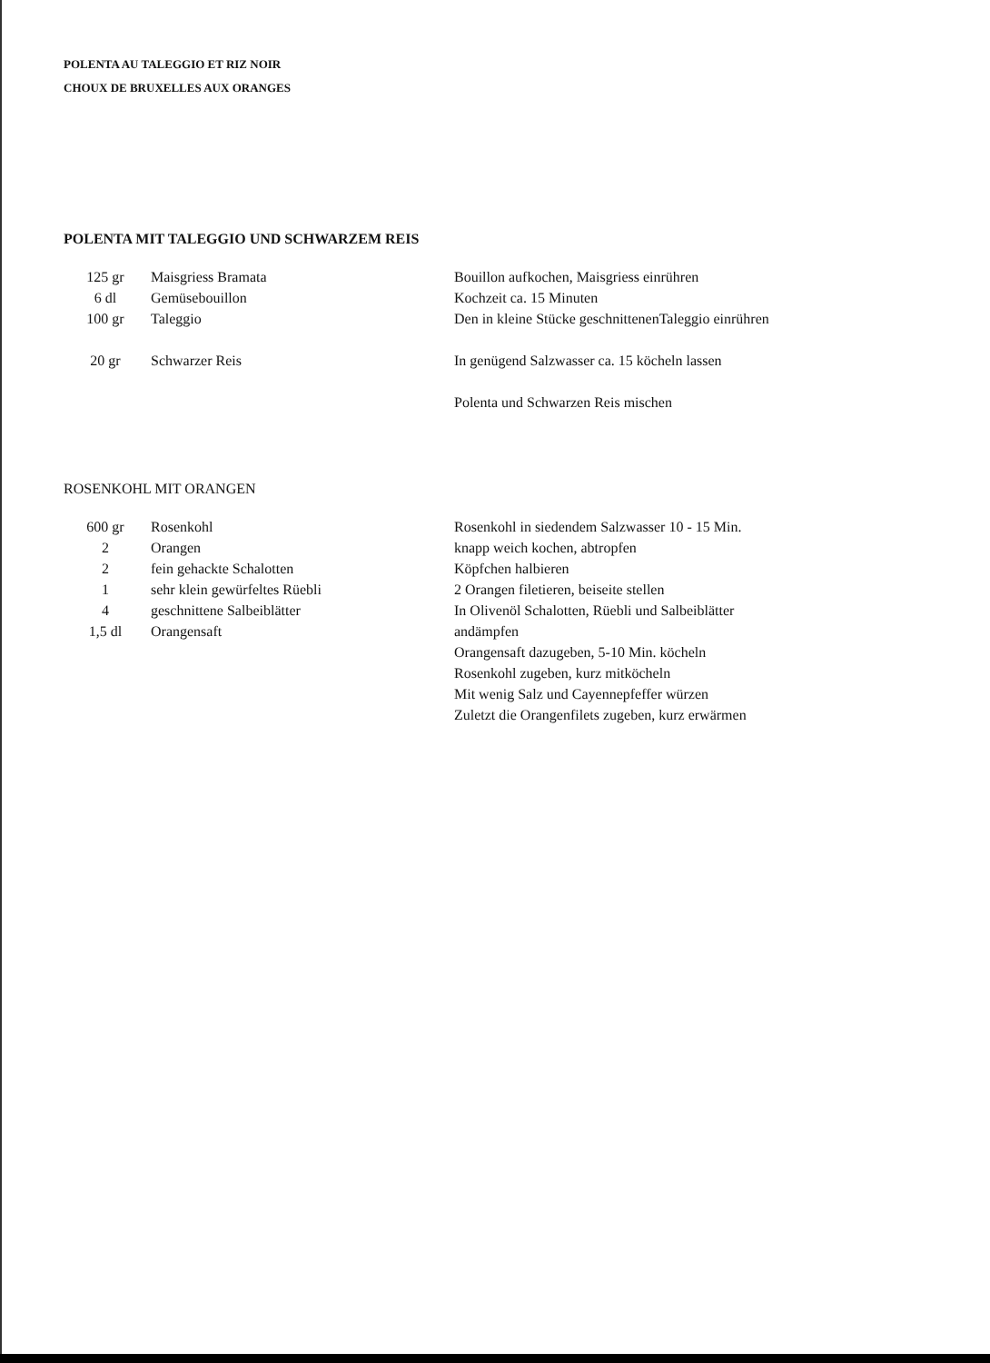POLENTA AU TALEGGIO ET RIZ NOIR
CHOUX DE BRUXELLES AUX ORANGES
POLENTA MIT TALEGGIO UND SCHWARZEM REIS
| 125 gr | Maisgriess Bramata | Bouillon aufkochen, Maisgriess einrühren |
| 6 dl | Gemüsebouillon | Kochzeit ca. 15 Minuten |
| 100 gr | Taleggio | Den in kleine Stücke geschnittenenTaleggio einrühren |
| 20 gr | Schwarzer Reis | In genügend Salzwasser ca. 15 köcheln lassen |
| | | Polenta und Schwarzen Reis mischen |
ROSENKOHL MIT ORANGEN
| 600 gr | Rosenkohl | Rosenkohl in siedendem Salzwasser 10 - 15 Min. |
| 2 | Orangen | knapp weich kochen, abtropfen |
| 2 | fein gehackte Schalotten | Köpfchen halbieren |
| 1 | sehr klein gewürfeltes Rüebli | 2 Orangen filetieren, beiseite stellen |
| 4 | geschnittene Salbeiblätter | In Olivenöl Schalotten, Rüebli und Salbeiblätter |
| 1,5 dl | Orangensaft | andämpfen |
| | | Orangensaft dazugeben, 5-10 Min. köcheln |
| | | Rosenkohl zugeben, kurz mitköcheln |
| | | Mit wenig Salz und Cayennepfeffer würzen |
| | | Zuletzt die Orangenfilets zugeben, kurz erwärmen |